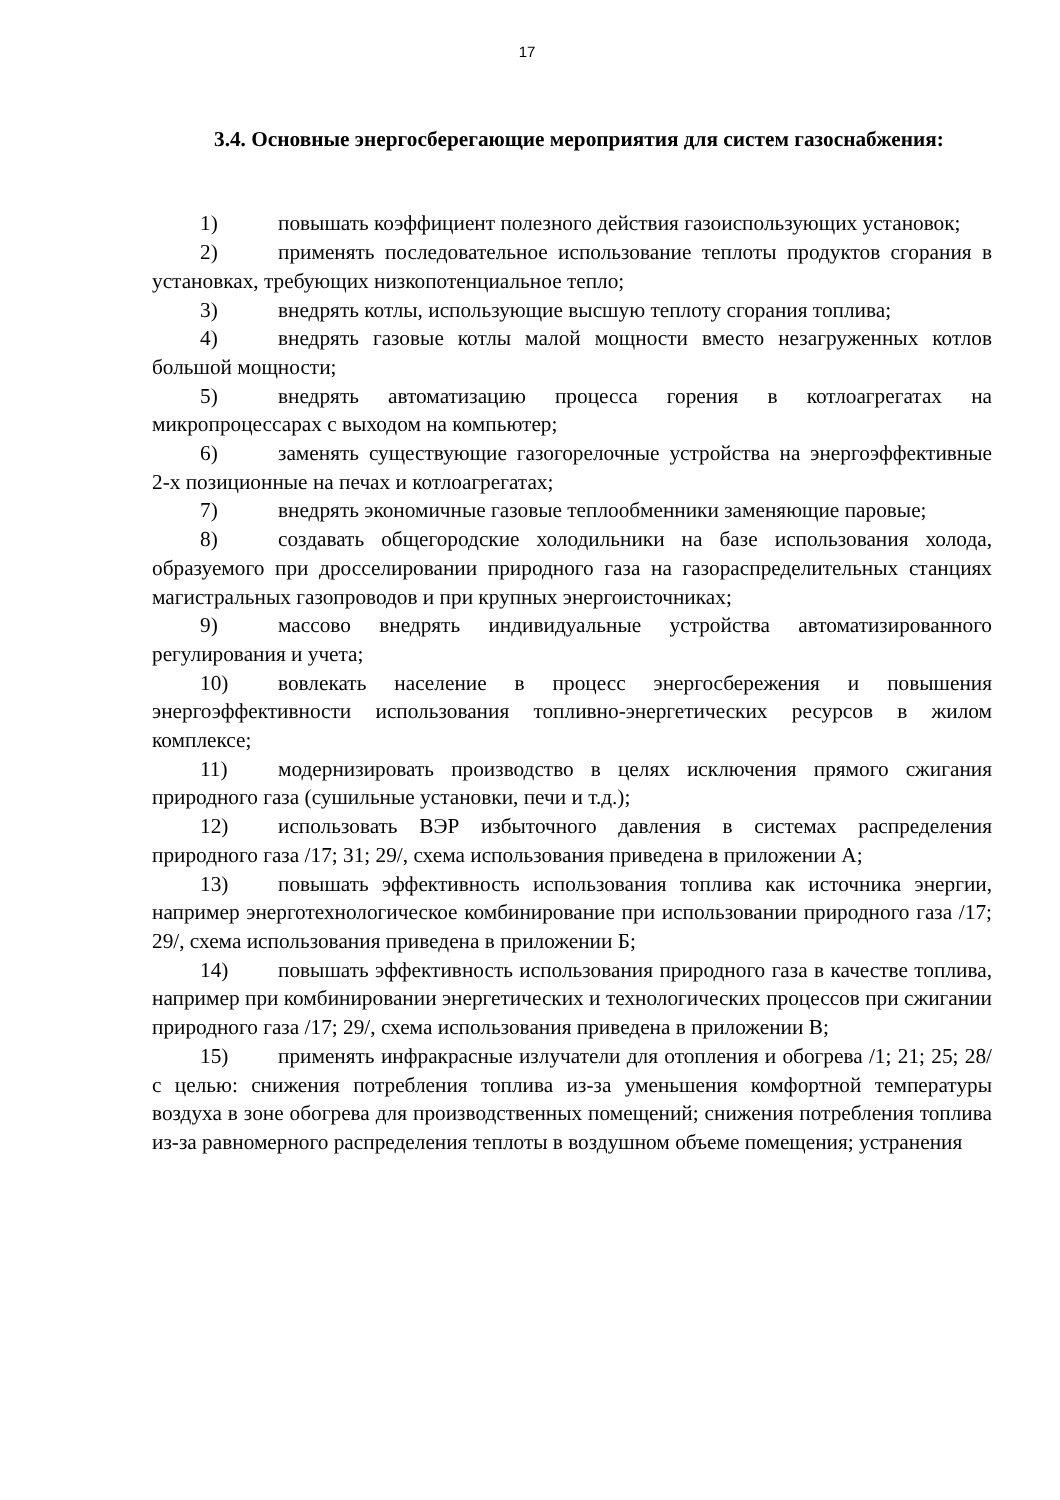17
3.4. Основные энергосберегающие мероприятия для систем газоснабжения:
1) повышать коэффициент полезного действия газоиспользующих установок;
2) применять последовательное использование теплоты продуктов сгорания в установках, требующих низкопотенциальное тепло;
3) внедрять котлы, использующие высшую теплоту сгорания топлива;
4) внедрять газовые котлы малой мощности вместо незагруженных котлов большой мощности;
5) внедрять автоматизацию процесса горения в котлоагрегатах на микропроцессарах с выходом на компьютер;
6) заменять существующие газогорелочные устройства на энергоэффективные 2-х позиционные на печах и котлоагрегатах;
7) внедрять экономичные газовые теплообменники заменяющие паровые;
8) создавать общегородские холодильники на базе использования холода, образуемого при дросселировании природного газа на газораспределительных станциях магистральных газопроводов и при крупных энергоисточниках;
9) массово внедрять индивидуальные устройства автоматизированного регулирования и учета;
10) вовлекать население в процесс энергосбережения и повышения энергоэффективности использования топливно-энергетических ресурсов в жилом комплексе;
11) модернизировать производство в целях исключения прямого сжигания природного газа (сушильные установки, печи и т.д.);
12) использовать ВЭР избыточного давления в системах распределения природного газа /17; 31; 29/, схема использования приведена в приложении А;
13) повышать эффективность использования топлива как источника энергии, например энерготехнологическое комбинирование при использовании природного газа /17; 29/, схема использования приведена в приложении Б;
14) повышать эффективность использования природного газа в качестве топлива, например при комбинировании энергетических и технологических процессов при сжигании природного газа /17; 29/, схема использования приведена в приложении В;
15) применять инфракрасные излучатели для отопления и обогрева /1; 21; 25; 28/ с целью: снижения потребления топлива из-за уменьшения комфортной температуры воздуха в зоне обогрева для производственных помещений; снижения потребления топлива из-за равномерного распределения теплоты в воздушном объеме помещения; устранения